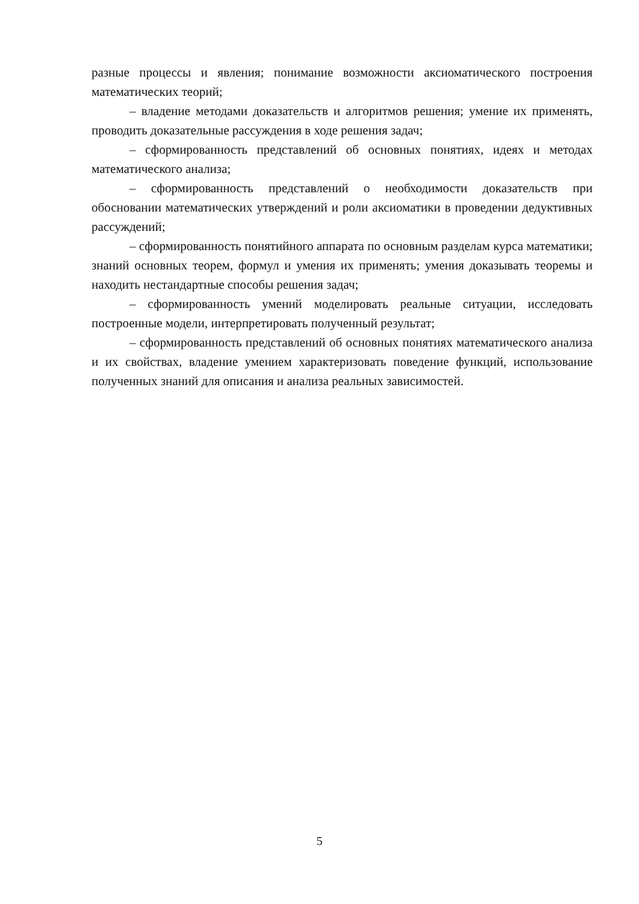разные процессы и явления; понимание возможности аксиоматического построения математических теорий;
– владение методами доказательств и алгоритмов решения; умение их применять, проводить доказательные рассуждения в ходе решения задач;
– сформированность представлений об основных понятиях, идеях и методах математического анализа;
– сформированность представлений о необходимости доказательств при обосновании математических утверждений и роли аксиоматики в проведении дедуктивных рассуждений;
– сформированность понятийного аппарата по основным разделам курса математики; знаний основных теорем, формул и умения их применять; умения доказывать теоремы и находить нестандартные способы решения задач;
– сформированность умений моделировать реальные ситуации, исследовать построенные модели, интерпретировать полученный результат;
– сформированность представлений об основных понятиях математического анализа и их свойствах, владение умением характеризовать поведение функций, использование полученных знаний для описания и анализа реальных зависимостей.
5